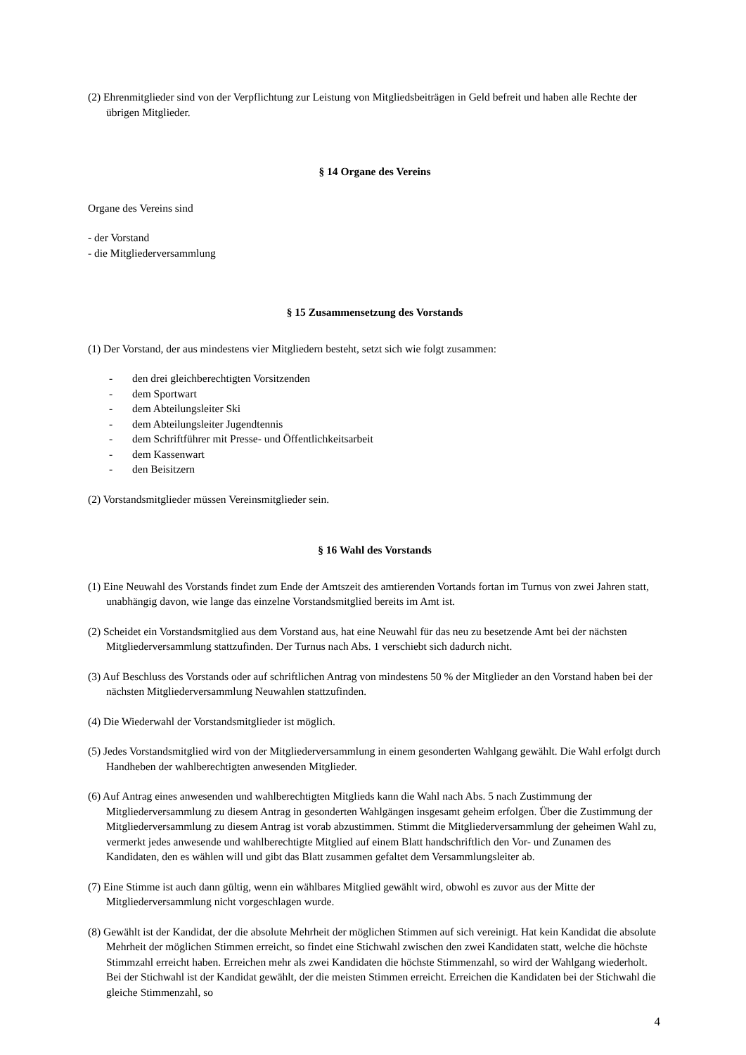(2) Ehrenmitglieder sind von der Verpflichtung zur Leistung von Mitgliedsbeiträgen in Geld befreit und haben alle Rechte der übrigen Mitglieder.
§ 14 Organe des Vereins
Organe des Vereins sind
- der Vorstand
- die Mitgliederversammlung
§ 15 Zusammensetzung des Vorstands
(1) Der Vorstand, der aus mindestens vier Mitgliedern besteht, setzt sich wie folgt zusammen:
- den drei gleichberechtigten Vorsitzenden
- dem Sportwart
- dem Abteilungsleiter Ski
- dem Abteilungsleiter Jugendtennis
- dem Schriftführer mit Presse- und Öffentlichkeitsarbeit
- dem Kassenwart
- den Beisitzern
(2) Vorstandsmitglieder müssen Vereinsmitglieder sein.
§ 16 Wahl des Vorstands
(1) Eine Neuwahl des Vorstands findet zum Ende der Amtszeit des amtierenden Vortands fortan im Turnus von zwei Jahren statt, unabhängig davon, wie lange das einzelne Vorstandsmitglied bereits im Amt ist.
(2) Scheidet ein Vorstandsmitglied aus dem Vorstand aus, hat eine Neuwahl für das neu zu besetzende Amt bei der nächsten Mitgliederversammlung stattzufinden. Der Turnus nach Abs. 1 verschiebt sich dadurch nicht.
(3) Auf Beschluss des Vorstands oder auf schriftlichen Antrag von mindestens 50 % der Mitglieder an den Vorstand haben bei der nächsten Mitgliederversammlung Neuwahlen stattzufinden.
(4) Die Wiederwahl der Vorstandsmitglieder ist möglich.
(5) Jedes Vorstandsmitglied wird von der Mitgliederversammlung in einem gesonderten Wahlgang gewählt. Die Wahl erfolgt durch Handheben der wahlberechtigten anwesenden Mitglieder.
(6) Auf Antrag eines anwesenden und wahlberechtigten Mitglieds kann die Wahl nach Abs. 5 nach Zustimmung der Mitgliederversammlung zu diesem Antrag in gesonderten Wahlgängen insgesamt geheim erfolgen. Über die Zustimmung der Mitgliederversammlung zu diesem Antrag ist vorab abzustimmen. Stimmt die Mitgliederversammlung der geheimen Wahl zu, vermerkt jedes anwesende und wahlberechtigte Mitglied auf einem Blatt handschriftlich den Vor- und Zunamen des Kandidaten, den es wählen will und gibt das Blatt zusammen gefaltet dem Versammlungsleiter ab.
(7) Eine Stimme ist auch dann gültig, wenn ein wählbares Mitglied gewählt wird, obwohl es zuvor aus der Mitte der Mitgliederversammlung nicht vorgeschlagen wurde.
(8) Gewählt ist der Kandidat, der die absolute Mehrheit der möglichen Stimmen auf sich vereinigt. Hat kein Kandidat die absolute Mehrheit der möglichen Stimmen erreicht, so findet eine Stichwahl zwischen den zwei Kandidaten statt, welche die höchste Stimmzahl erreicht haben. Erreichen mehr als zwei Kandidaten die höchste Stimmenzahl, so wird der Wahlgang wiederholt. Bei der Stichwahl ist der Kandidat gewählt, der die meisten Stimmen erreicht. Erreichen die Kandidaten bei der Stichwahl die gleiche Stimmenzahl, so
4